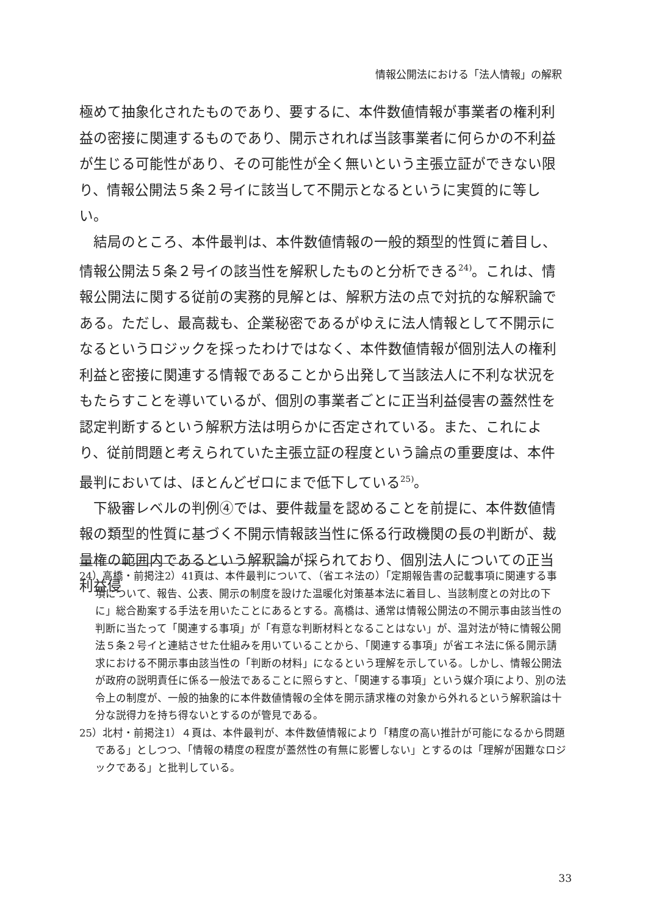情報公開法における「法人情報」の解釈
極めて抽象化されたものであり、要するに、本件数値情報が事業者の権利利益の密接に関連するものであり、開示されれば当該事業者に何らかの不利益が生じる可能性があり、その可能性が全く無いという主張立証ができない限り、情報公開法５条２号イに該当して不開示となるというに実質的に等しい。
結局のところ、本件最判は、本件数値情報の一般的類型的性質に着目し、情報公開法５条２号イの該当性を解釈したものと分析できる<sup>24)</sup>。これは、情報公開法に関する従前の実務的見解とは、解釈方法の点で対抗的な解釈論である。ただし、最高裁も、企業秘密であるがゆえに法人情報として不開示になるというロジックを採ったわけではなく、本件数値情報が個別法人の権利利益と密接に関連する情報であることから出発して当該法人に不利な状況をもたらすことを導いているが、個別の事業者ごとに正当利益侵害の蓋然性を認定判断するという解釈方法は明らかに否定されている。また、これにより、従前問題と考えられていた主張立証の程度という論点の重要度は、本件最判においては、ほとんどゼロにまで低下している<sup>25)</sup>。
下級審レベルの判例④では、要件裁量を認めることを前提に、本件数値情報の類型的性質に基づく不開示情報該当性に係る行政機関の長の判断が、裁量権の範囲内であるという解釈論が採られており、個別法人についての正当利益侵
24）高橋・前掲注2）41頁は、本件最判について、（省エネ法の）「定期報告書の記載事項に関連する事項について、報告、公表、開示の制度を設けた温暖化対策基本法に着目し、当該制度との対比の下に」総合勘案する手法を用いたことにあるとする。高橋は、通常は情報公開法の不開示事由該当性の判断に当たって「関連する事項」が「有意な判断材料となることはない」が、温対法が特に情報公開法５条２号イと連結させた仕組みを用いていることから、「関連する事項」が省エネ法に係る開示請求における不開示事由該当性の「判断の材料」になるという理解を示している。しかし、情報公開法が政府の説明責任に係る一般法であることに照らすと、「関連する事項」という媒介項により、別の法令上の制度が、一般的抽象的に本件数値情報の全体を開示請求権の対象から外れるという解釈論は十分な説得力を持ち得ないとするのが管見である。
25）北村・前掲注1）４頁は、本件最判が、本件数値情報により「精度の高い推計が可能になるから問題である」としつつ、「情報の精度の程度が蓋然性の有無に影響しない」とするのは「理解が困難なロジックである」と批判している。
33